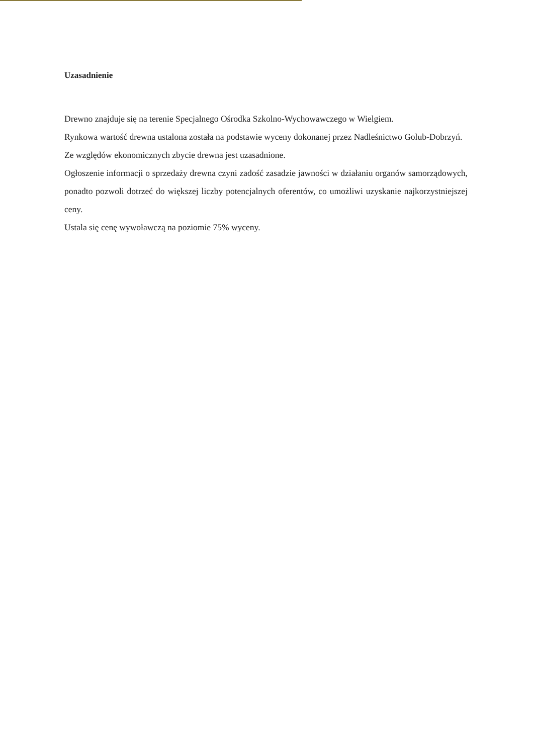Uzasadnienie
Drewno znajduje się na terenie Specjalnego Ośrodka Szkolno-Wychowawczego w Wielgiem.
Rynkowa wartość drewna ustalona została na podstawie wyceny dokonanej przez Nadleśnictwo Golub-Dobrzyń.
Ze względów ekonomicznych zbycie drewna jest uzasadnione.
Ogłoszenie informacji o sprzedaży drewna czyni zadość zasadzie jawności w działaniu organów samorządowych, ponadto pozwoli dotrzeć do większej liczby potencjalnych oferentów, co umożliwi uzyskanie najkorzystniejszej ceny.
Ustala się cenę wywoławczą na poziomie 75% wyceny.